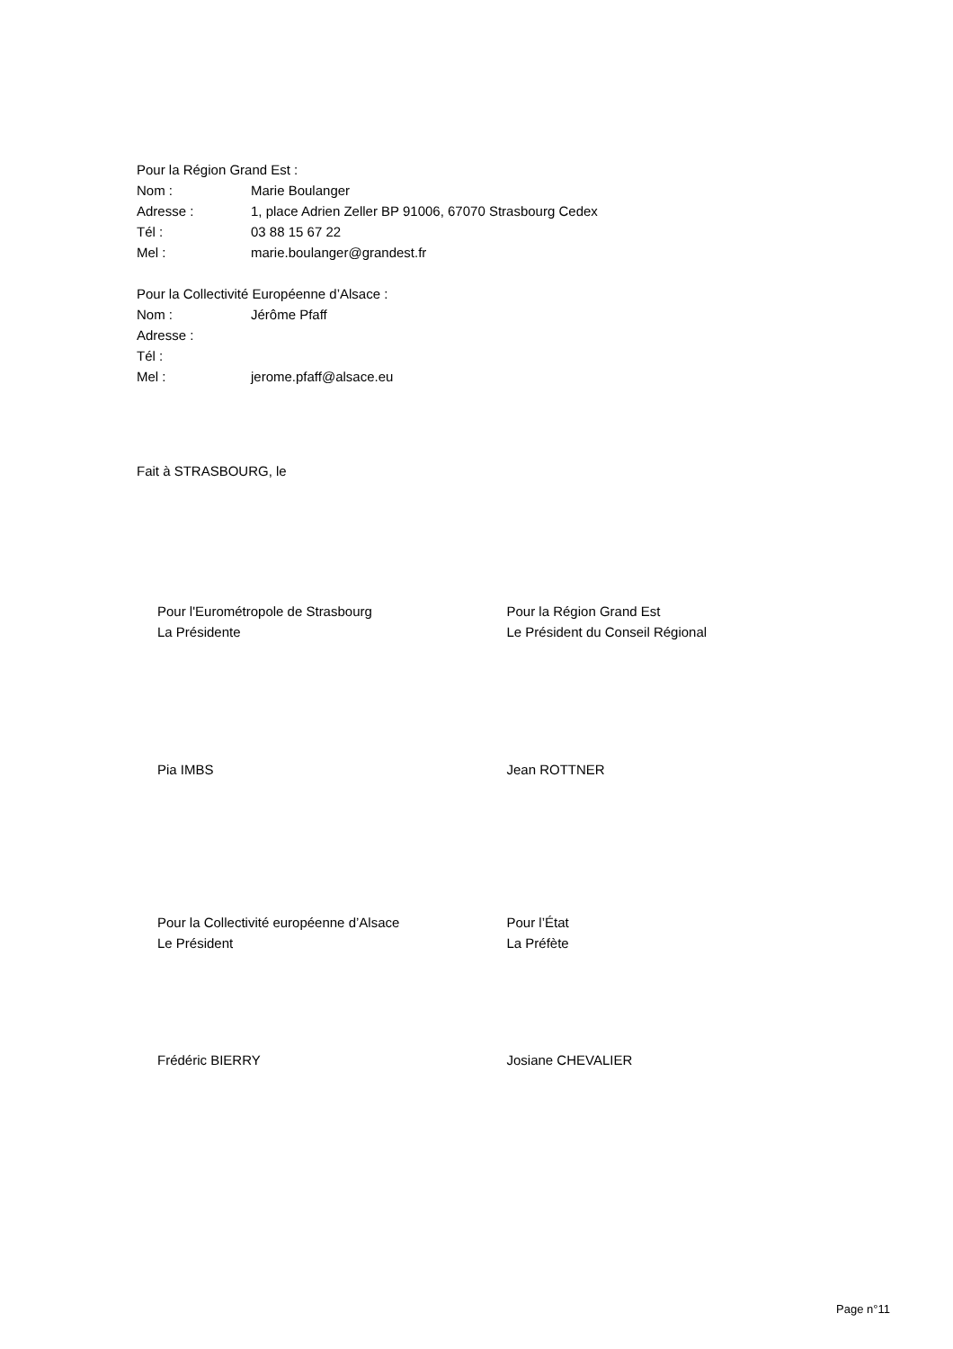Pour la Région Grand Est :
Nom : Marie Boulanger
Adresse : 1, place Adrien Zeller BP 91006, 67070 Strasbourg Cedex
Tél : 03 88 15 67 22
Mel : marie.boulanger@grandest.fr
Pour la Collectivité Européenne d’Alsace :
Nom : Jérôme Pfaff
Adresse :
Tél :
Mel : jerome.pfaff@alsace.eu
Fait à STRASBOURG, le
Pour l'Eurométropole de Strasbourg
La Présidente
Pour la Région Grand Est
Le Président du Conseil Régional
Pia IMBS Jean ROTTNER
Pour la Collectivité européenne d’Alsace
Le Président
Pour l’État
La Préfète
Frédéric BIERRY Josiane CHEVALIER
Page n°11